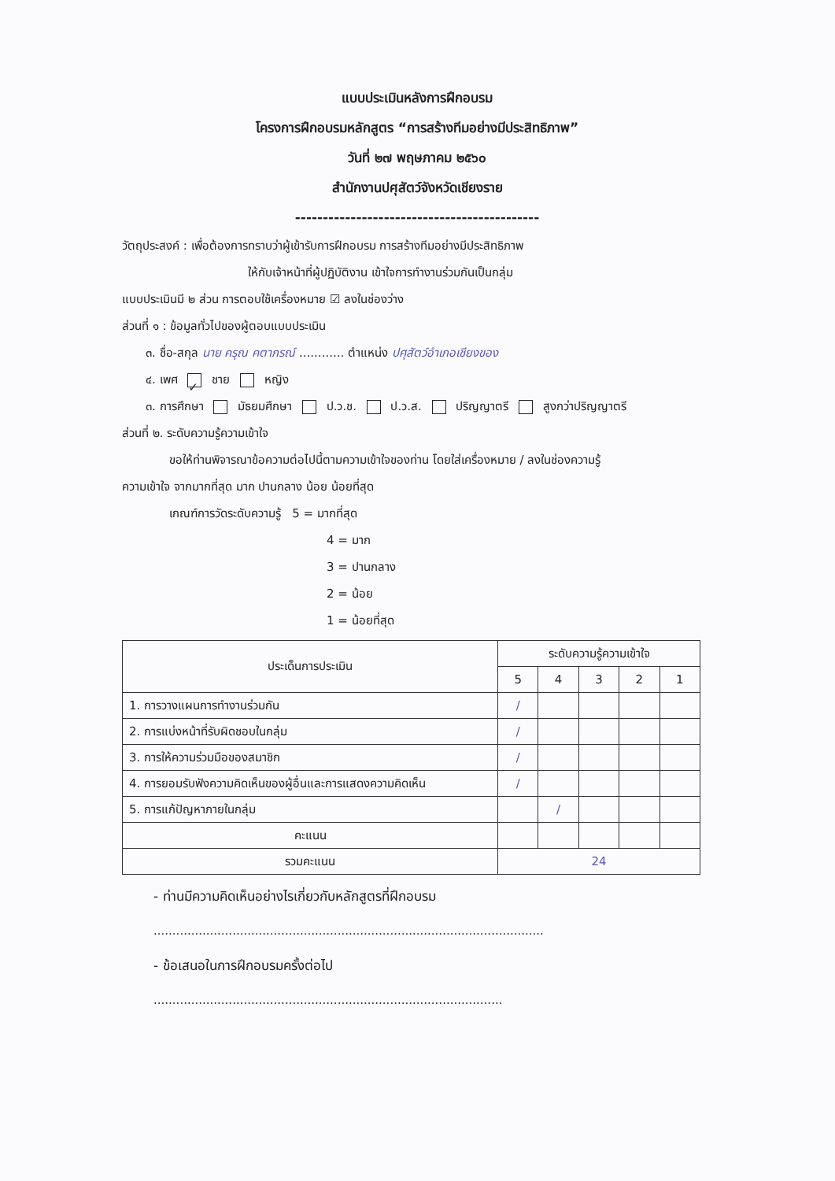แบบประเมินหลังการฝึกอบรม
โครงการฝึกอบรมหลักสูตร “การสร้างทีมอย่างมีประสิทธิภาพ”
วันที่ ๒๗ พฤษภาคม ๒๕๖๐
สำนักงานปศุสัตว์จังหวัดเชียงราย
--------------------------------------------
วัตถุประสงค์ : เพื่อต้องการทราบว่าผู้เข้ารับการฝึกอบรม การสร้างทีมอย่างมีประสิทธิภาพ
ให้กับเจ้าหน้าที่ผู้ปฏิบัติงาน เข้าใจการทำงานร่วมกันเป็นกลุ่ม
แบบประเมินมี ๒ ส่วน การตอบใช้เครื่องหมาย ☑ ลงในช่องว่าง
ส่วนที่ ๑ : ข้อมูลทั่วไปของผู้ตอบแบบประเมิน
๓. ชื่อ-สกุล นาย ครุณ คตาภรณ์ ............ ตำแหน่ง ปศุสัตว์อำเภอเชียงของ
๔. เพศ ✓ ชาย หญิง
๓. การศึกษา มัธยมศึกษา ป.ว.ช. ป.ว.ส. ปริญญาตรี สูงกว่าปริญญาตรี
ส่วนที่ ๒. ระดับความรู้ความเข้าใจ
ขอให้ท่านพิจารณาข้อความต่อไปนี้ตามความเข้าใจของท่าน โดยใส่เครื่องหมาย / ลงในช่องความรู้
ความเข้าใจ จากมากที่สุด มาก ปานกลาง น้อย น้อยที่สุด
เกณฑ์การวัดระดับความรู้ 5 = มากที่สุด
4 = มาก
3 = ปานกลาง
2 = น้อย
1 = น้อยที่สุด
| ประเด็นการประเมิน | ระดับความรู้ความเข้าใจ | | | | |
| --- | --- | --- | --- | --- | --- |
| | 5 | 4 | 3 | 2 | 1 |
| 1. การวางแผนการทำงานร่วมกัน | / | | | | |
| 2. การแบ่งหน้าที่รับผิดชอบในกลุ่ม | / | | | | |
| 3. การให้ความร่วมมือของสมาชิก | / | | | | |
| 4. การยอมรับฟังความคิดเห็นของผู้อื่นและการแสดงความคิดเห็น | / | | | | |
| 5. การแก้ปัญหาภายในกลุ่ม | | / | | | |
| คะแนน | | | | | |
| รวมคะแนน | 24 | | | | |
- ท่านมีความคิดเห็นอย่างไรเกี่ยวกับหลักสูตรที่ฝึกอบรม
........................................................................................................
- ข้อเสนอในการฝึกอบรมครั้งต่อไป
.............................................................................................